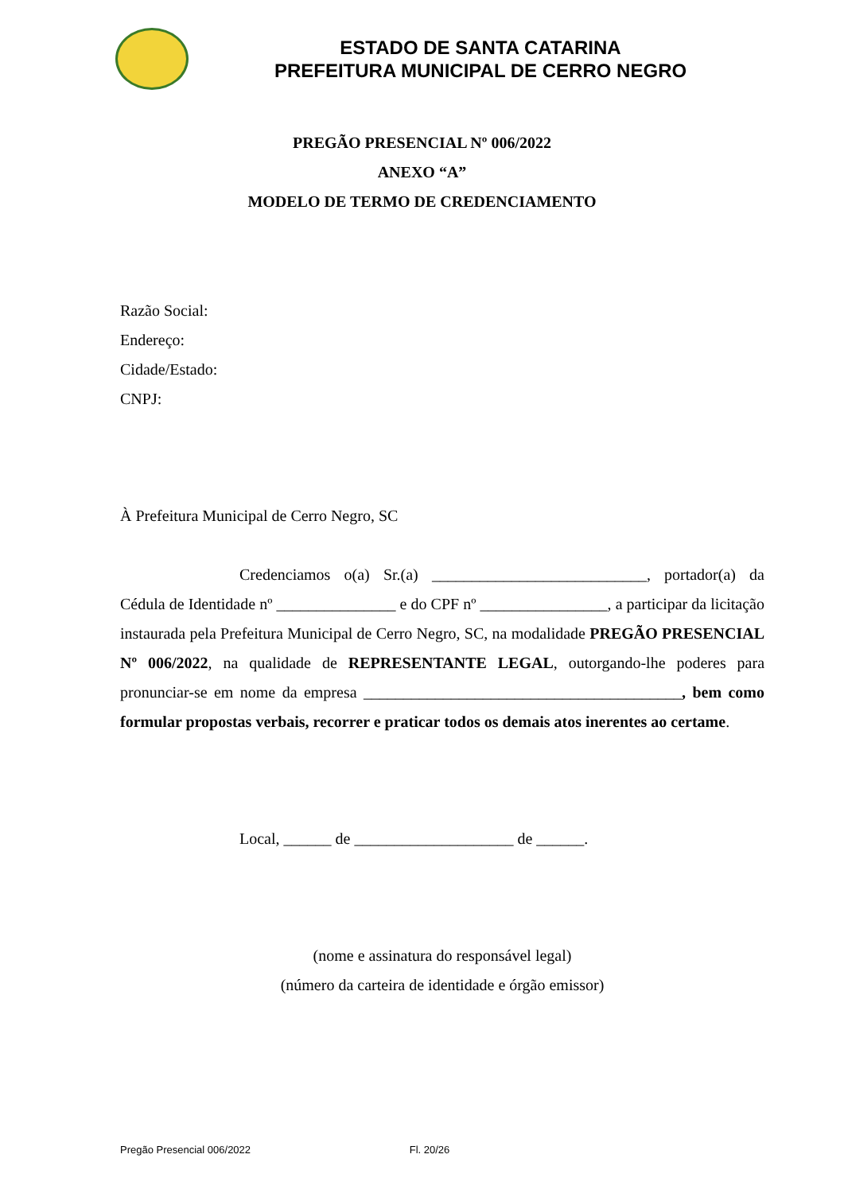ESTADO DE SANTA CATARINA
PREFEITURA MUNICIPAL DE CERRO NEGRO
PREGÃO PRESENCIAL Nº 006/2022
ANEXO “A”
MODELO DE TERMO DE CREDENCIAMENTO
Razão Social:
Endereço:
Cidade/Estado:
CNPJ:
À Prefeitura Municipal de Cerro Negro, SC
Credenciamos o(a) Sr.(a) ___________________________, portador(a) da Cédula de Identidade nº _______________ e do CPF nº ________________, a participar da licitação instaurada pela Prefeitura Municipal de Cerro Negro, SC, na modalidade PREGÃO PRESENCIAL Nº 006/2022, na qualidade de REPRESENTANTE LEGAL, outorgando-lhe poderes para pronunciar-se em nome da empresa ________________________________________, bem como formular propostas verbais, recorrer e praticar todos os demais atos inerentes ao certame.
Local, ______ de ____________________ de ______.
(nome e assinatura do responsável legal)
(número da carteira de identidade e órgão emissor)
Pregão Presencial 006/2022 Fl. 20/26